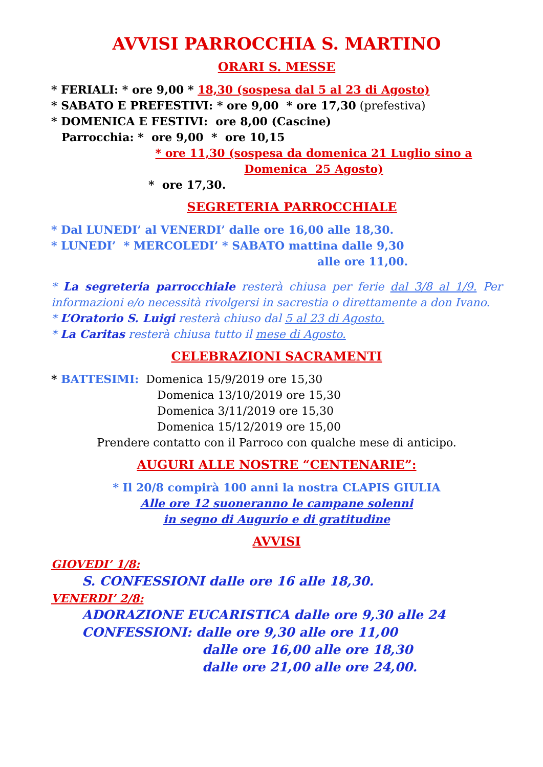AVVISI PARROCCHIA S. MARTINO
ORARI S. MESSE
* FERIALI: * ore 9,00 * 18,30 (sospesa dal 5 al 23 di Agosto)
* SABATO E PREFESTIVI: * ore 9,00 * ore 17,30 (prefestiva)
* DOMENICA E FESTIVI: ore 8,00 (Cascine)
Parrocchia: * ore 9,00 * ore 10,15
* ore 11,30 (sospesa da domenica 21 Luglio sino a Domenica 25 Agosto)
* ore 17,30.
SEGRETERIA PARROCCHIALE
* Dal LUNEDI’ al VENERDI’ dalle ore 16,00 alle 18,30.
* LUNEDI’ * MERCOLEDI’ * SABATO mattina dalle 9,30
alle ore 11,00.
* La segreteria parrocchiale resterà chiusa per ferie dal 3/8 al 1/9. Per informazioni e/o necessità rivolgersi in sacrestia o direttamente a don Ivano.
* L’Oratorio S. Luigi resterà chiuso dal 5 al 23 di Agosto.
* La Caritas resterà chiusa tutto il mese di Agosto.
CELEBRAZIONI SACRAMENTI
* BATTESIMI: Domenica 15/9/2019 ore 15,30
Domenica 13/10/2019 ore 15,30
Domenica 3/11/2019 ore 15,30
Domenica 15/12/2019 ore 15,00
Prendere contatto con il Parroco con qualche mese di anticipo.
AUGURI ALLE NOSTRE “CENTENARIE”:
* Il 20/8 compirà 100 anni la nostra CLAPIS GIULIA
Alle ore 12 suoneranno le campane solenni
in segno di Augurio e di gratitudine
AVVISI
GIOVEDI’ 1/8:
S. CONFESSIONI dalle ore 16 alle 18,30.
VENERDI’ 2/8:
ADORAZIONE EUCARISTICA dalle ore 9,30 alle 24
CONFESSIONI: dalle ore 9,30 alle ore 11,00
dalle ore 16,00 alle ore 18,30
dalle ore 21,00 alle ore 24,00.